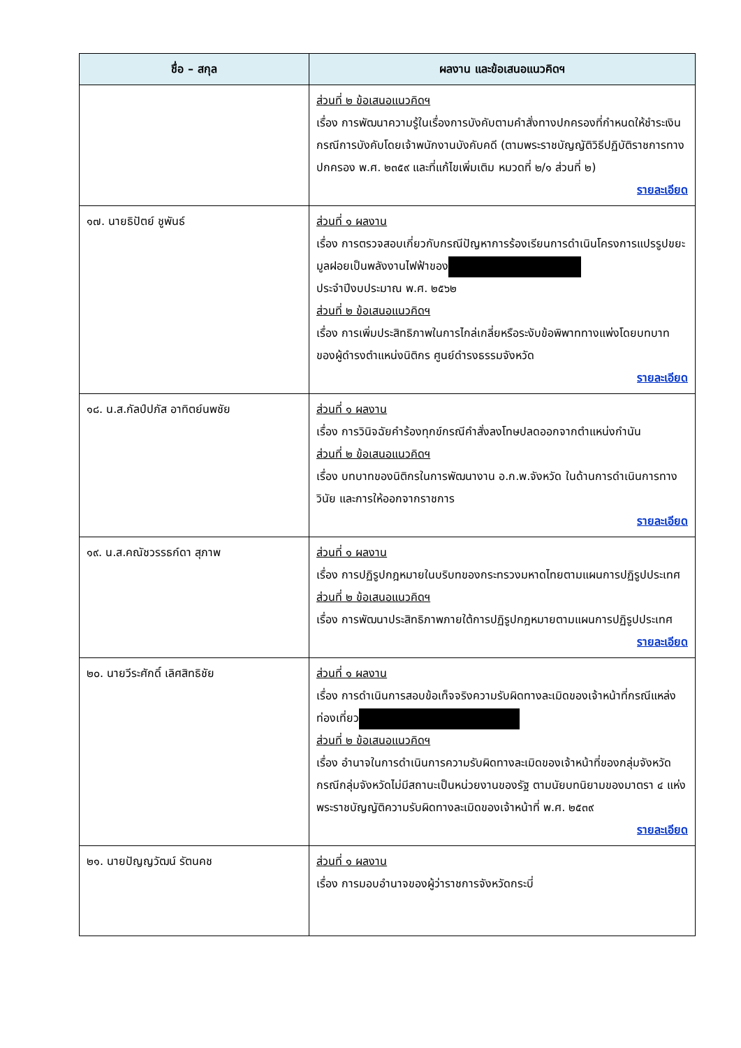| ชื่อ – สกุล | ผลงาน และข้อเสนอแนวคิดฯ |
| --- | --- |
| | ส่วนที่ ๒ ข้อเสนอแนวคิดฯ เรื่อง การพัฒนาความรู้ในเรื่องการบังคับตามคำสั่งทางปกครองที่กำหนดให้ชำระเงิน กรณีการบังคับโดยเจ้าพนักงานบังคับคดี (ตามพระราชบัญญัติวิธีปฏิบัติราชการทางปกครอง พ.ศ. ๒๓๕๙ และที่แก้ไขเพิ่มเติม หมวดที่ ๒/๑ ส่วนที่ ๒) รายละเอียด |
| ๑๗. นายธิปัตย์ ชูพันธ์ | ส่วนที่ ๑ ผลงาน เรื่อง การตรวจสอบเกี่ยวกับกรณีปัญหาการร้องเรียนการดำเนินโครงการแปรรูปขยะมูลฝอยเป็นพลังงานไฟฟ้าของ ประจำปีงบประมาณ พ.ศ. ๒๕๖๒ ส่วนที่ ๒ ข้อเสนอแนวคิดฯ เรื่อง การเพิ่มประสิทธิภาพในการไกล่เกลี่ยหรือระงับข้อพิพาททางแพ่งโดยบทบาทของผู้ดำรงตำแหน่งนิติกร ศูนย์ดำรงธรรมจังหวัด รายละเอียด |
| ๑๘. น.ส.กัลป์ปภัส อาทิตย์นพชัย | ส่วนที่ ๑ ผลงาน เรื่อง การวินิจฉัยคำร้องทุกข์กรณีคำสั่งลงโทษปลดออกจากตำแหน่งกำนัน ส่วนที่ ๒ ข้อเสนอแนวคิดฯ เรื่อง บทบาทของนิติกรในการพัฒนางาน อ.ก.พ.จังหวัด ในด้านการดำเนินการทางวินัย และการให้ออกจากราชการ รายละเอียด |
| ๑๙. น.ส.คณัชวรรธก์ดา สุภาพ | ส่วนที่ ๑ ผลงาน เรื่อง การปฏิรูปกฎหมายในบริบทของกระทรวงมหาดไทยตามแผนการปฏิรูปประเทศ ส่วนที่ ๒ ข้อเสนอแนวคิดฯ เรื่อง การพัฒนาประสิทธิภาพภายใต้การปฏิรูปกฎหมายตามแผนการปฏิรูปประเทศ รายละเอียด |
| ๒๐. นายวีระศักดิ์ เลิศสิทธิชัย | ส่วนที่ ๑ ผลงาน เรื่อง การดำเนินการสอบข้อเท็จจริงความรับผิดทางละเมิดของเจ้าหน้าที่กรณีแหล่งท่องเที่ยว ส่วนที่ ๒ ข้อเสนอแนวคิดฯ เรื่อง อำนาจในการดำเนินการความรับผิดทางละเมิดของเจ้าหน้าที่ของกลุ่มจังหวัด กรณีกลุ่มจังหวัดไม่มีสถานะเป็นหน่วยงานของรัฐ ตามนัยบทนิยามของมาตรา ๔ แห่งพระราชบัญญัติความรับผิดทางละเมิดของเจ้าหน้าที่ พ.ศ. ๒๕๓๙ รายละเอียด |
| ๒๑. นายปัญญวัฒน์ รัตนคช | ส่วนที่ ๑ ผลงาน เรื่อง การมอบอำนาจของผู้ว่าราชการจังหวัดกระบี่ |